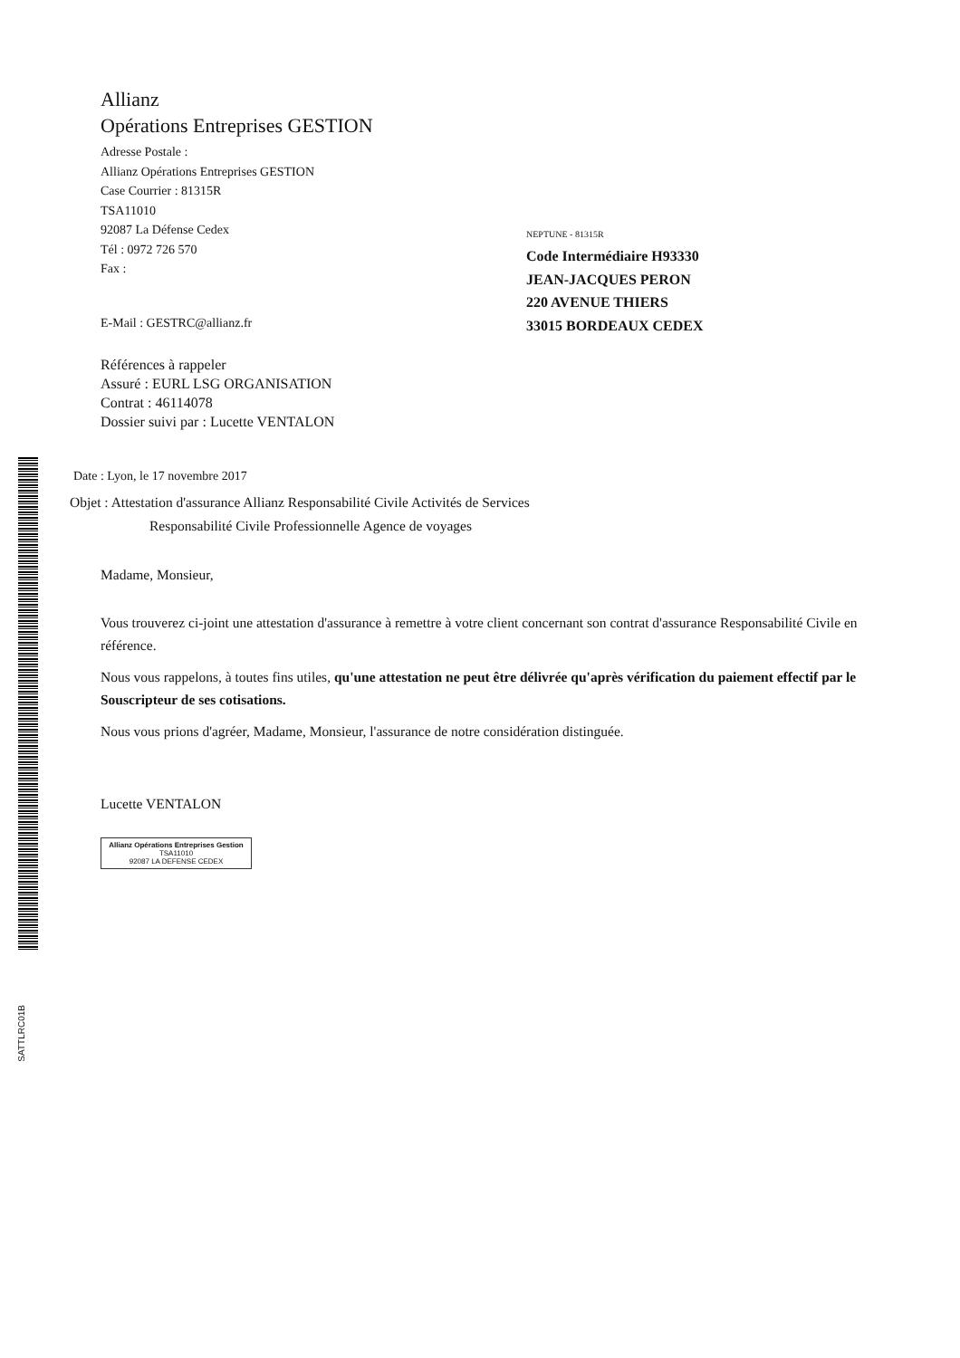SATTLRC01B
Allianz
Opérations Entreprises GESTION
Adresse Postale :
Allianz Opérations Entreprises GESTION
Case Courrier : 81315R
TSA11010
92087 La Défense Cedex
Tél : 0972 726 570
Fax :
E-Mail : GESTRC@allianz.fr
NEPTUNE - 81315R
Code Intermédiaire H93330
JEAN-JACQUES PERON
220 AVENUE THIERS
33015 BORDEAUX CEDEX
Références à rappeler
Assuré : EURL LSG ORGANISATION
Contrat : 46114078
Dossier suivi par : Lucette VENTALON
Date : Lyon, le 17 novembre 2017
Objet : Attestation d'assurance Allianz Responsabilité Civile Activités de Services
Responsabilité Civile Professionnelle Agence de voyages
Madame, Monsieur,
Vous trouverez ci-joint une attestation d'assurance à remettre à votre client concernant son contrat d'assurance Responsabilité Civile en référence.
Nous vous rappelons, à toutes fins utiles, qu'une attestation ne peut être délivrée qu'après vérification du paiement effectif par le Souscripteur de ses cotisations.
Nous vous prions d'agréer, Madame, Monsieur, l'assurance de notre considération distinguée.
Lucette VENTALON
Allianz Opérations Entreprises Gestion
TSA11010
92087 LA DEFENSE CEDEX